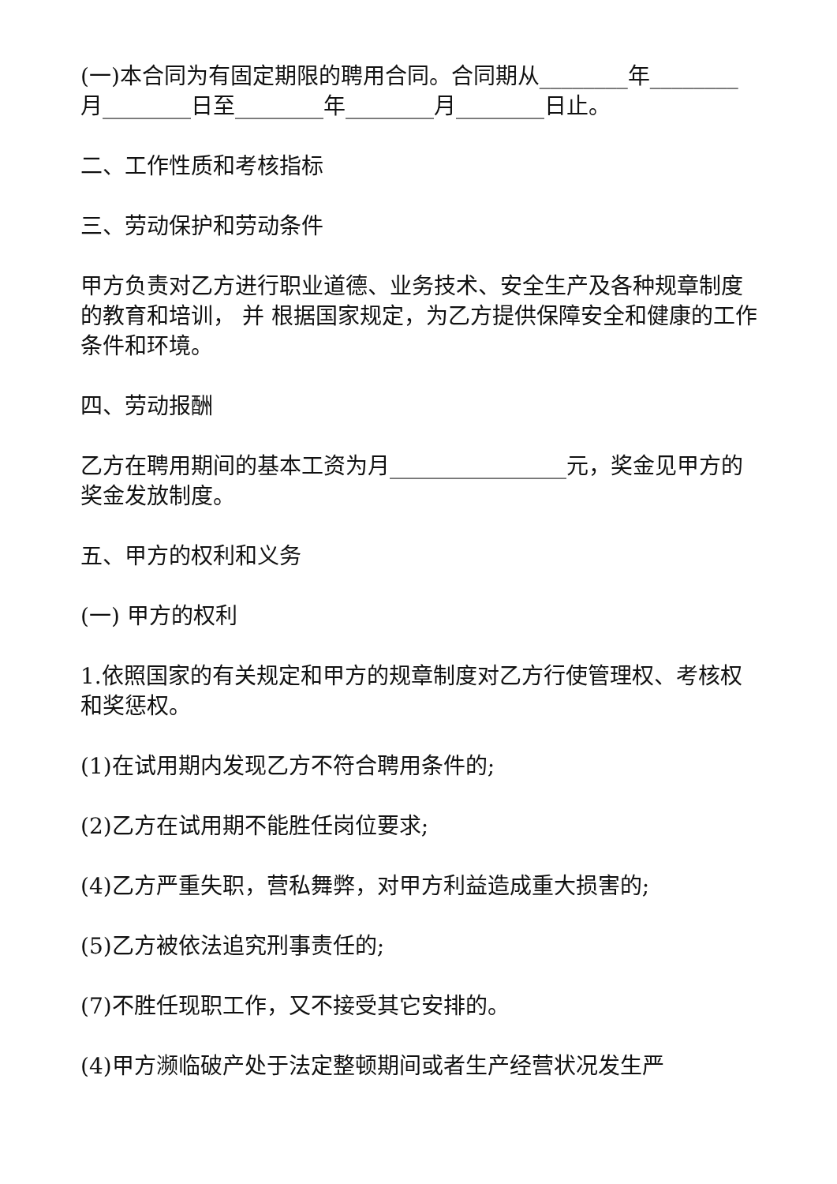(一)本合同为有固定期限的聘用合同。合同期从________年________月________日至________年________月________日止。
二、工作性质和考核指标
三、劳动保护和劳动条件
甲方负责对乙方进行职业道德、业务技术、安全生产及各种规章制度的教育和培训， 并 根据国家规定，为乙方提供保障安全和健康的工作条件和环境。
四、劳动报酬
乙方在聘用期间的基本工资为月________________元，奖金见甲方的奖金发放制度。
五、甲方的权利和义务
(一) 甲方的权利
1.依照国家的有关规定和甲方的规章制度对乙方行使管理权、考核权和奖惩权。
(1)在试用期内发现乙方不符合聘用条件的;
(2)乙方在试用期不能胜任岗位要求;
(4)乙方严重失职，营私舞弊，对甲方利益造成重大损害的;
(5)乙方被依法追究刑事责任的;
(7)不胜任现职工作，又不接受其它安排的。
(4)甲方濒临破产处于法定整顿期间或者生产经营状况发生严